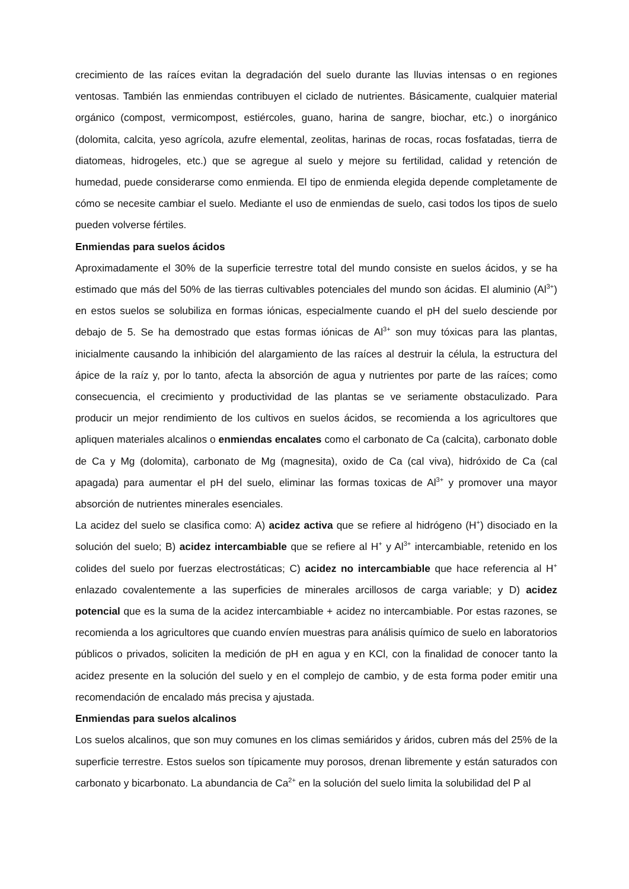crecimiento de las raíces evitan la degradación del suelo durante las lluvias intensas o en regiones ventosas. También las enmiendas contribuyen el ciclado de nutrientes. Básicamente, cualquier material orgánico (compost, vermicompost, estiércoles, guano, harina de sangre, biochar, etc.) o inorgánico (dolomita, calcita, yeso agrícola, azufre elemental, zeolitas, harinas de rocas, rocas fosfatadas, tierra de diatomeas, hidrogeles, etc.) que se agregue al suelo y mejore su fertilidad, calidad y retención de humedad, puede considerarse como enmienda. El tipo de enmienda elegida depende completamente de cómo se necesite cambiar el suelo. Mediante el uso de enmiendas de suelo, casi todos los tipos de suelo pueden volverse fértiles.
Enmiendas para suelos ácidos
Aproximadamente el 30% de la superficie terrestre total del mundo consiste en suelos ácidos, y se ha estimado que más del 50% de las tierras cultivables potenciales del mundo son ácidas. El aluminio (Al<sup>3+</sup>) en estos suelos se solubiliza en formas iónicas, especialmente cuando el pH del suelo desciende por debajo de 5. Se ha demostrado que estas formas iónicas de Al<sup>3+</sup> son muy tóxicas para las plantas, inicialmente causando la inhibición del alargamiento de las raíces al destruir la célula, la estructura del ápice de la raíz y, por lo tanto, afecta la absorción de agua y nutrientes por parte de las raíces; como consecuencia, el crecimiento y productividad de las plantas se ve seriamente obstaculizado. Para producir un mejor rendimiento de los cultivos en suelos ácidos, se recomienda a los agricultores que apliquen materiales alcalinos o enmiendas encalates como el carbonato de Ca (calcita), carbonato doble de Ca y Mg (dolomita), carbonato de Mg (magnesita), oxido de Ca (cal viva), hidróxido de Ca (cal apagada) para aumentar el pH del suelo, eliminar las formas toxicas de Al<sup>3+</sup> y promover una mayor absorción de nutrientes minerales esenciales.
La acidez del suelo se clasifica como: A) acidez activa que se refiere al hidrógeno (H<sup>+</sup>) disociado en la solución del suelo; B) acidez intercambiable que se refiere al H<sup>+</sup> y Al<sup>3+</sup> intercambiable, retenido en los colides del suelo por fuerzas electrostáticas; C) acidez no intercambiable que hace referencia al H<sup>+</sup> enlazado covalentemente a las superficies de minerales arcillosos de carga variable; y D) acidez potencial que es la suma de la acidez intercambiable + acidez no intercambiable. Por estas razones, se recomienda a los agricultores que cuando envíen muestras para análisis químico de suelo en laboratorios públicos o privados, soliciten la medición de pH en agua y en KCl, con la finalidad de conocer tanto la acidez presente en la solución del suelo y en el complejo de cambio, y de esta forma poder emitir una recomendación de encalado más precisa y ajustada.
Enmiendas para suelos alcalinos
Los suelos alcalinos, que son muy comunes en los climas semiáridos y áridos, cubren más del 25% de la superficie terrestre. Estos suelos son típicamente muy porosos, drenan libremente y están saturados con carbonato y bicarbonato. La abundancia de Ca<sup>2+</sup> en la solución del suelo limita la solubilidad del P al